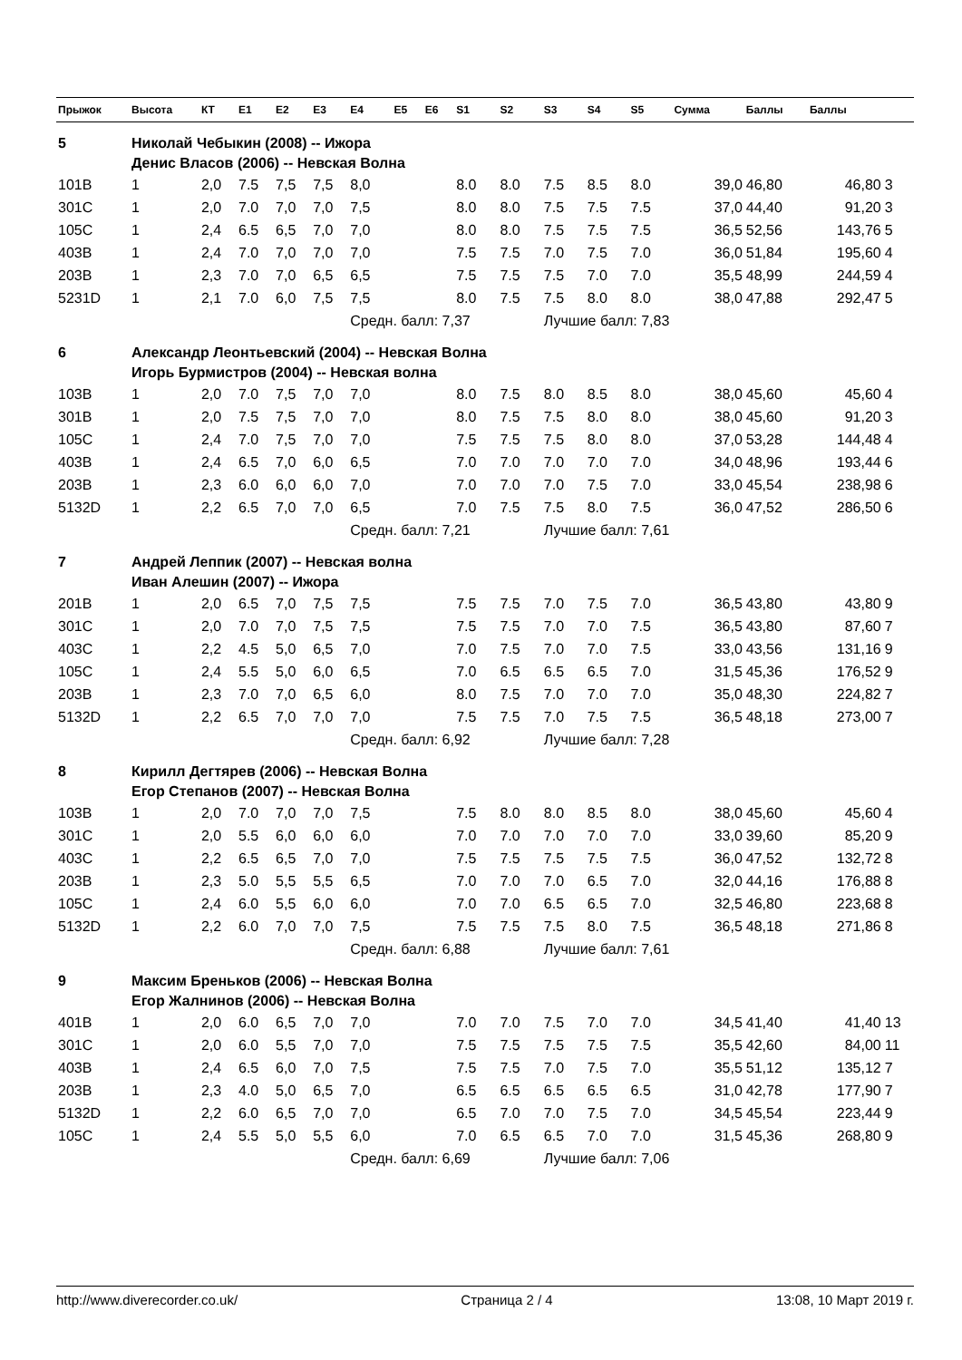| Прыжок | Высота | КТ | E1 | E2 | E3 | E4 | E5 | E6 | S1 | S2 | S3 | S4 | S5 | Сумма | Баллы | Баллы | |
| --- | --- | --- | --- | --- | --- | --- | --- | --- | --- | --- | --- | --- | --- | --- | --- | --- | --- |
| 5 | Николай Чебыкин (2008) -- Ижора | | | | | | | | | | | | | | | | |
| | Денис Власов (2006) -- Невская Волна | | | | | | | | | | | | | | | | |
| 101B | 1 | 2,0 | 7.5 | 7,5 | 7,5 | 8,0 | | | 8.0 | 8.0 | 7.5 | 8.5 | 8.0 | 39,0 | 46,80 | 46,80 | 3 |
| 301C | 1 | 2,0 | 7.0 | 7,0 | 7,0 | 7,5 | | | 8.0 | 8.0 | 7.5 | 7.5 | 7.5 | 37,0 | 44,40 | 91,20 | 3 |
| 105C | 1 | 2,4 | 6.5 | 6,5 | 7,0 | 7,0 | | | 8.0 | 8.0 | 7.5 | 7.5 | 7.5 | 36,5 | 52,56 | 143,76 | 5 |
| 403B | 1 | 2,4 | 7.0 | 7,0 | 7,0 | 7,0 | | | 7.5 | 7.5 | 7.0 | 7.5 | 7.0 | 36,0 | 51,84 | 195,60 | 4 |
| 203B | 1 | 2,3 | 7.0 | 7,0 | 6,5 | 6,5 | | | 7.5 | 7.5 | 7.5 | 7.0 | 7.0 | 35,5 | 48,99 | 244,59 | 4 |
| 5231D | 1 | 2,1 | 7.0 | 6,0 | 7,5 | 7,5 | | | 8.0 | 7.5 | 7.5 | 8.0 | 8.0 | 38,0 | 47,88 | 292,47 | 5 |
| | | | | | | Средн. балл: 7,37 | | | | | Лучшие балл: 7,83 | | | | | | |
| 6 | Александр Леонтьевский (2004) -- Невская Волна | | | | | | | | | | | | | | | | |
| | Игорь Бурмистров (2004) -- Невская волна | | | | | | | | | | | | | | | | |
| 103B | 1 | 2,0 | 7.0 | 7,5 | 7,0 | 7,0 | | | 8.0 | 7.5 | 8.0 | 8.5 | 8.0 | 38,0 | 45,60 | 45,60 | 4 |
| 301B | 1 | 2,0 | 7.5 | 7,5 | 7,0 | 7,0 | | | 8.0 | 7.5 | 7.5 | 8.0 | 8.0 | 38,0 | 45,60 | 91,20 | 3 |
| 105C | 1 | 2,4 | 7.0 | 7,5 | 7,0 | 7,0 | | | 7.5 | 7.5 | 7.5 | 8.0 | 8.0 | 37,0 | 53,28 | 144,48 | 4 |
| 403B | 1 | 2,4 | 6.5 | 7,0 | 6,0 | 6,5 | | | 7.0 | 7.0 | 7.0 | 7.0 | 7.0 | 34,0 | 48,96 | 193,44 | 6 |
| 203B | 1 | 2,3 | 6.0 | 6,0 | 6,0 | 7,0 | | | 7.0 | 7.0 | 7.0 | 7.5 | 7.0 | 33,0 | 45,54 | 238,98 | 6 |
| 5132D | 1 | 2,2 | 6.5 | 7,0 | 7,0 | 6,5 | | | 7.0 | 7.5 | 7.5 | 8.0 | 7.5 | 36,0 | 47,52 | 286,50 | 6 |
| | | | | | | Средн. балл: 7,21 | | | | | Лучшие балл: 7,61 | | | | | | |
| 7 | Андрей Леппик (2007) -- Невская волна | | | | | | | | | | | | | | | | |
| | Иван Алешин (2007) -- Ижора | | | | | | | | | | | | | | | | |
| 201B | 1 | 2,0 | 6.5 | 7,0 | 7,5 | 7,5 | | | 7.5 | 7.5 | 7.0 | 7.5 | 7.0 | 36,5 | 43,80 | 43,80 | 9 |
| 301C | 1 | 2,0 | 7.0 | 7,0 | 7,5 | 7,5 | | | 7.5 | 7.5 | 7.0 | 7.0 | 7.5 | 36,5 | 43,80 | 87,60 | 7 |
| 403C | 1 | 2,2 | 4.5 | 5,0 | 6,5 | 7,0 | | | 7.0 | 7.5 | 7.0 | 7.0 | 7.5 | 33,0 | 43,56 | 131,16 | 9 |
| 105C | 1 | 2,4 | 5.5 | 5,0 | 6,0 | 6,5 | | | 7.0 | 6.5 | 6.5 | 6.5 | 7.0 | 31,5 | 45,36 | 176,52 | 9 |
| 203B | 1 | 2,3 | 7.0 | 7,0 | 6,5 | 6,0 | | | 8.0 | 7.5 | 7.0 | 7.0 | 7.0 | 35,0 | 48,30 | 224,82 | 7 |
| 5132D | 1 | 2,2 | 6.5 | 7,0 | 7,0 | 7,0 | | | 7.5 | 7.5 | 7.0 | 7.5 | 7.5 | 36,5 | 48,18 | 273,00 | 7 |
| | | | | | | Средн. балл: 6,92 | | | | | Лучшие балл: 7,28 | | | | | | |
| 8 | Кирилл Дегтярев (2006) -- Невская Волна | | | | | | | | | | | | | | | | |
| | Егор Степанов (2007) -- Невская Волна | | | | | | | | | | | | | | | | |
| 103B | 1 | 2,0 | 7.0 | 7,0 | 7,0 | 7,5 | | | 7.5 | 8.0 | 8.0 | 8.5 | 8.0 | 38,0 | 45,60 | 45,60 | 4 |
| 301C | 1 | 2,0 | 5.5 | 6,0 | 6,0 | 6,0 | | | 7.0 | 7.0 | 7.0 | 7.0 | 7.0 | 33,0 | 39,60 | 85,20 | 9 |
| 403C | 1 | 2,2 | 6.5 | 6,5 | 7,0 | 7,0 | | | 7.5 | 7.5 | 7.5 | 7.5 | 7.5 | 36,0 | 47,52 | 132,72 | 8 |
| 203B | 1 | 2,3 | 5.0 | 5,5 | 5,5 | 6,5 | | | 7.0 | 7.0 | 7.0 | 6.5 | 7.0 | 32,0 | 44,16 | 176,88 | 8 |
| 105C | 1 | 2,4 | 6.0 | 5,5 | 6,0 | 6,0 | | | 7.0 | 7.0 | 6.5 | 6.5 | 7.0 | 32,5 | 46,80 | 223,68 | 8 |
| 5132D | 1 | 2,2 | 6.0 | 7,0 | 7,0 | 7,5 | | | 7.5 | 7.5 | 7.5 | 8.0 | 7.5 | 36,5 | 48,18 | 271,86 | 8 |
| | | | | | | Средн. балл: 6,88 | | | | | Лучшие балл: 7,61 | | | | | | |
| 9 | Максим Бреньков (2006) -- Невская Волна | | | | | | | | | | | | | | | | |
| | Егор Жалнинов (2006) -- Невская Волна | | | | | | | | | | | | | | | | |
| 401B | 1 | 2,0 | 6.0 | 6,5 | 7,0 | 7,0 | | | 7.0 | 7.0 | 7.5 | 7.0 | 7.0 | 34,5 | 41,40 | 41,40 | 13 |
| 301C | 1 | 2,0 | 6.0 | 5,5 | 7,0 | 7,0 | | | 7.5 | 7.5 | 7.5 | 7.5 | 7.5 | 35,5 | 42,60 | 84,00 | 11 |
| 403B | 1 | 2,4 | 6.5 | 6,0 | 7,0 | 7,5 | | | 7.5 | 7.5 | 7.0 | 7.5 | 7.0 | 35,5 | 51,12 | 135,12 | 7 |
| 203B | 1 | 2,3 | 4.0 | 5,0 | 6,5 | 7,0 | | | 6.5 | 6.5 | 6.5 | 6.5 | 6.5 | 31,0 | 42,78 | 177,90 | 7 |
| 5132D | 1 | 2,2 | 6.0 | 6,5 | 7,0 | 7,0 | | | 6.5 | 7.0 | 7.0 | 7.5 | 7.0 | 34,5 | 45,54 | 223,44 | 9 |
| 105C | 1 | 2,4 | 5.5 | 5,0 | 5,5 | 6,0 | | | 7.0 | 6.5 | 6.5 | 7.0 | 7.0 | 31,5 | 45,36 | 268,80 | 9 |
| | | | | | | Средн. балл: 6,69 | | | | | Лучшие балл: 7,06 | | | | | | |
http://www.diverecorder.co.uk/ Страница 2 / 4 13:08, 10 Март 2019 г.